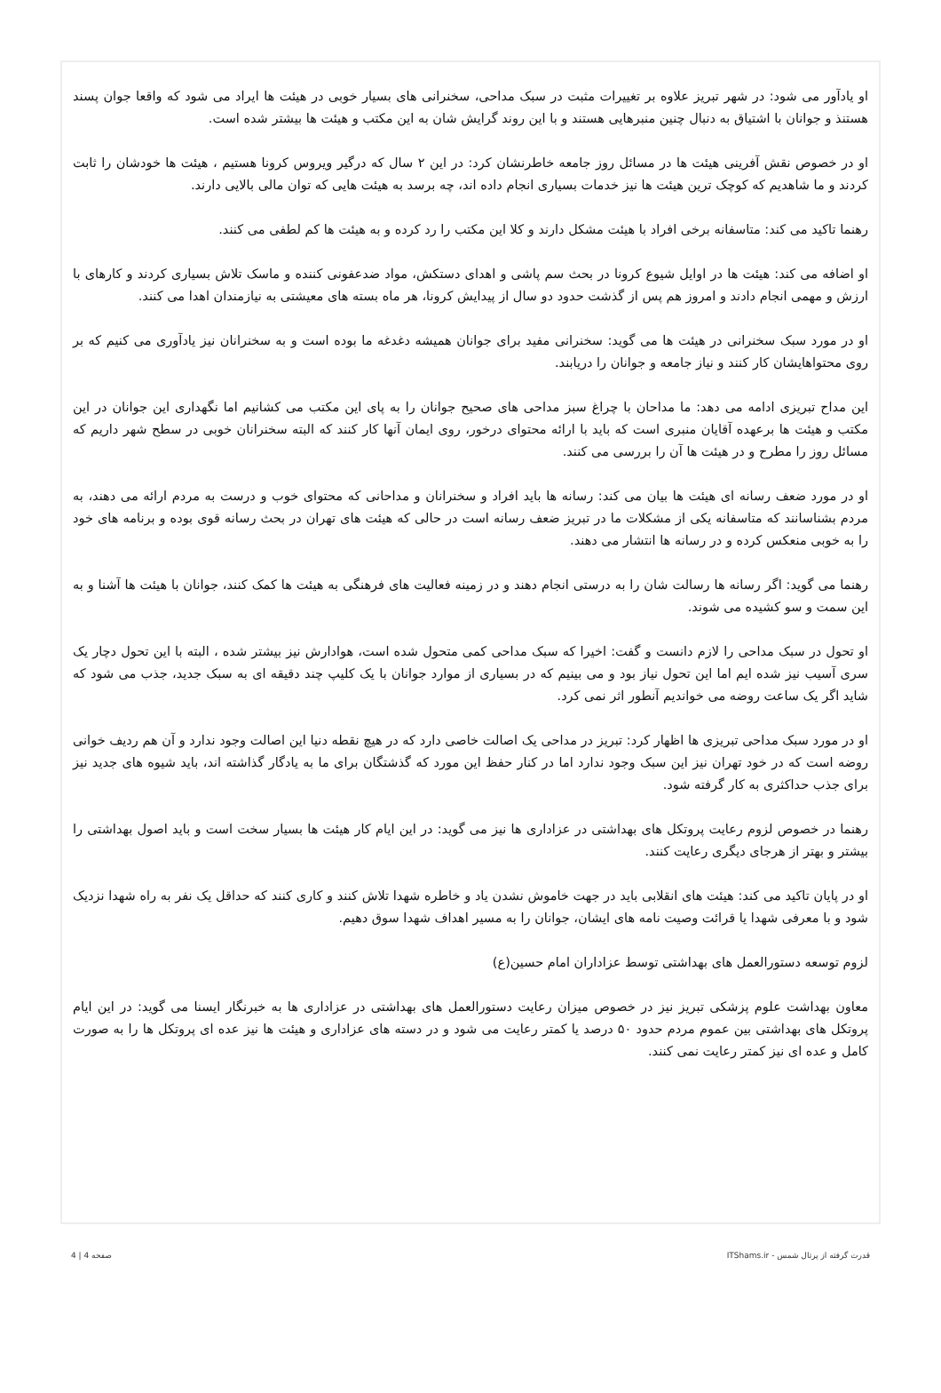او یادآور می شود: در شهر تبریز علاوه بر تغییرات مثبت در سبک مداحی، سخنرانی های بسیار خوبی در هیئت ها ایراد می شود که واقعا جوان پسند هستنذ و جوانان با اشتیاق به دنبال چنین منبرهایی هستند و با این روند گرایش شان به این مکتب و هیئت ها بیشتر شده است.
او در خصوص نقش آفرینی هیئت ها در مسائل روز جامعه خاطرنشان کرد: در این ۲ سال که درگیر ویروس کرونا هستیم ، هیئت ها خودشان را ثابت کردند و ما شاهدیم که کوچک ترین هیئت ها نیز خدمات بسیاری انجام داده اند، چه برسد به هیئت هایی که توان مالی بالایی دارند.
رهنما تاکید می کند: متاسفانه برخی افراد با هیئت مشکل دارند و کلا این مکتب را رد کرده و به هیئت ها کم لطفی می کنند.
او اضافه می کند: هیئت ها در اوایل شیوع کرونا در بحث سم پاشی و اهدای دستکش، مواد ضدعفونی کننده و ماسک تلاش بسیاری کردند و کارهای با ارزش و مهمی انجام دادند و امروز هم پس از گذشت حدود دو سال از پیدایش کرونا، هر ماه بسته های معیشتی به نیازمندان اهدا می کنند.
او در مورد سبک سخنرانی در هیئت ها می گوید: سخنرانی مفید برای جوانان همیشه دغدغه ما بوده است و به سخنرانان نیز یادآوری می کنیم که بر روی محتواهایشان کار کنند و نیاز جامعه و جوانان را دریابند.
این مداح تبریزی ادامه می دهد: ما مداحان با چراغ سبز مداحی های صحیح جوانان را به پای این مکتب می کشانیم اما نگهداری این جوانان در این مکتب و هیئت ها برعهده آقایان منبری است که باید با ارائه محتوای درخور، روی ایمان آنها کار کنند که البته سخنرانان خوبی در سطح شهر داریم که مسائل روز را مطرح و در هیئت ها آن را بررسی می کنند.
او در مورد ضعف رسانه ای هیئت ها بیان می کند: رسانه ها باید افراد و سخنرانان و مداحانی که محتوای خوب و درست به مردم ارائه می دهند، به مردم بشناسانند که متاسفانه یکی از مشکلات ما در تبریز ضعف رسانه است در حالی که هیئت های تهران در بحث رسانه قوی بوده و برنامه های خود را به خوبی منعکس کرده و در رسانه ها انتشار می دهند.
رهنما می گوید: اگر رسانه ها رسالت شان را به درستی انجام دهند و در زمینه فعالیت های فرهنگی به هیئت ها کمک کنند، جوانان با هیئت ها آشنا و به این سمت و سو کشیده می شوند.
او تحول در سبک مداحی را لازم دانست و گفت: اخیرا که سبک مداحی کمی متحول شده است، هوادارش نیز بیشتر شده ، البته با این تحول دچار یک سری آسیب نیز شده ایم اما این تحول نیاز بود و می بینیم که در بسیاری از موارد جوانان با یک کلیپ چند دقیقه ای به سبک جدید، جذب می شود که شاید اگر یک ساعت روضه می خواندیم آنطور اثر نمی کرد.
او در مورد سبک مداحی تبریزی ها اظهار کرد: تبریز در مداحی یک اصالت خاصی دارد که در هیچ نقطه دنیا این اصالت وجود ندارد و آن هم ردیف خوانی روضه است که در خود تهران نیز این سبک وجود ندارد اما در کنار حفظ این مورد که گذشتگان برای ما به یادگار گذاشته اند، باید شیوه های جدید نیز برای جذب حداکثری به کار گرفته شود.
رهنما در خصوص لزوم رعایت پروتکل های بهداشتی در عزاداری ها نیز می گوید: در این ایام کار هیئت ها بسیار سخت است و باید اصول بهداشتی را بیشتر و بهتر از هرجای دیگری رعایت کنند.
او در پایان تاکید می کند: هیئت های انقلابی باید در جهت خاموش نشدن یاد و خاطره شهدا تلاش کنند و کاری کنند که حداقل یک نفر به راه شهدا نزدیک شود و با معرفی شهدا یا قرائت وصیت نامه های ایشان، جوانان را به مسیر اهداف شهدا سوق دهیم.
لزوم توسعه دستورالعمل های بهداشتی توسط عزاداران امام حسین(ع)
معاون بهداشت علوم پزشکی تبریز نیز در خصوص میزان رعایت دستورالعمل های بهداشتی در عزاداری ها به خبرنگار ایسنا می گوید: در این ایام پروتکل های بهداشتی بین عموم مردم حدود ۵۰ درصد یا کمتر رعایت می شود و در دسته های عزاداری و هیئت ها نیز عده ای پروتکل ها را به صورت کامل و عده ای نیز کمتر رعایت نمی کنند.
قدرت گرفته از پرتال شمس - ITShams.ir صفحه 4 | 4